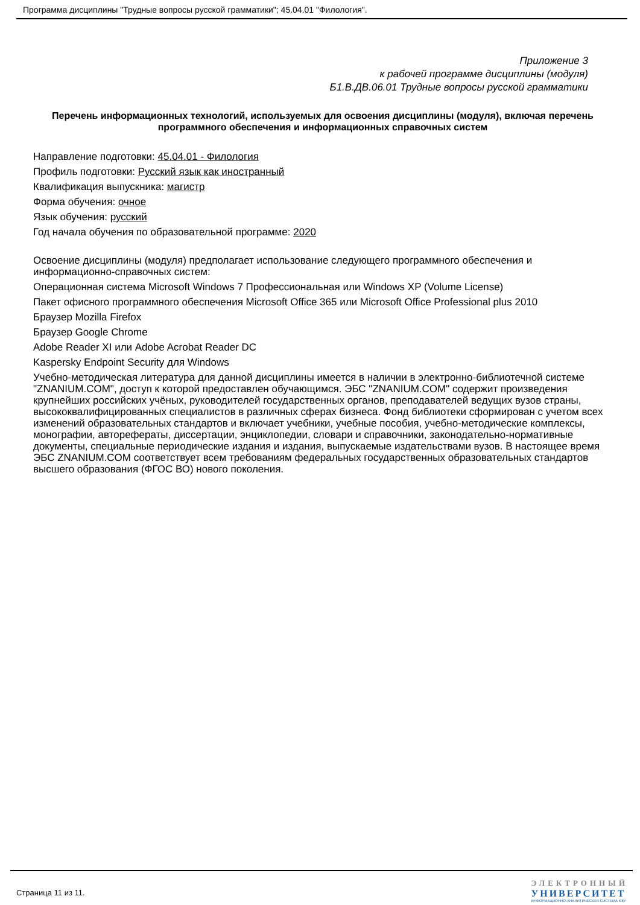Программа дисциплины "Трудные вопросы русской грамматики"; 45.04.01 "Филология".
Приложение 3
к рабочей программе дисциплины (модуля)
Б1.В.ДВ.06.01 Трудные вопросы русской грамматики
Перечень информационных технологий, используемых для освоения дисциплины (модуля), включая перечень программного обеспечения и информационных справочных систем
Направление подготовки: 45.04.01 - Филология
Профиль подготовки: Русский язык как иностранный
Квалификация выпускника: магистр
Форма обучения: очное
Язык обучения: русский
Год начала обучения по образовательной программе: 2020
Освоение дисциплины (модуля) предполагает использование следующего программного обеспечения и информационно-справочных систем:
Операционная система Microsoft Windows 7 Профессиональная или Windows XP (Volume License)
Пакет офисного программного обеспечения Microsoft Office 365 или Microsoft Office Professional plus 2010
Браузер Mozilla Firefox
Браузер Google Chrome
Adobe Reader XI или Adobe Acrobat Reader DC
Kaspersky Endpoint Security для Windows
Учебно-методическая литература для данной дисциплины имеется в наличии в электронно-библиотечной системе "ZNANIUM.COM", доступ к которой предоставлен обучающимся. ЭБС "ZNANIUM.COM" содержит произведения крупнейших российских учёных, руководителей государственных органов, преподавателей ведущих вузов страны, высококвалифицированных специалистов в различных сферах бизнеса. Фонд библиотеки сформирован с учетом всех изменений образовательных стандартов и включает учебники, учебные пособия, учебно-методические комплексы, монографии, авторефераты, диссертации, энциклопедии, словари и справочники, законодательно-нормативные документы, специальные периодические издания и издания, выпускаемые издательствами вузов. В настоящее время ЭБС ZNANIUM.COM соответствует всем требованиям федеральных государственных образовательных стандартов высшего образования (ФГОС ВО) нового поколения.
Страница 11 из 11.
ЭЛЕКТРОННЫЙ
УНИВЕРСИТЕТ
ИНФОРМАЦИОННО-АНАЛИТИЧЕСКАЯ СИСТЕМА КФУ